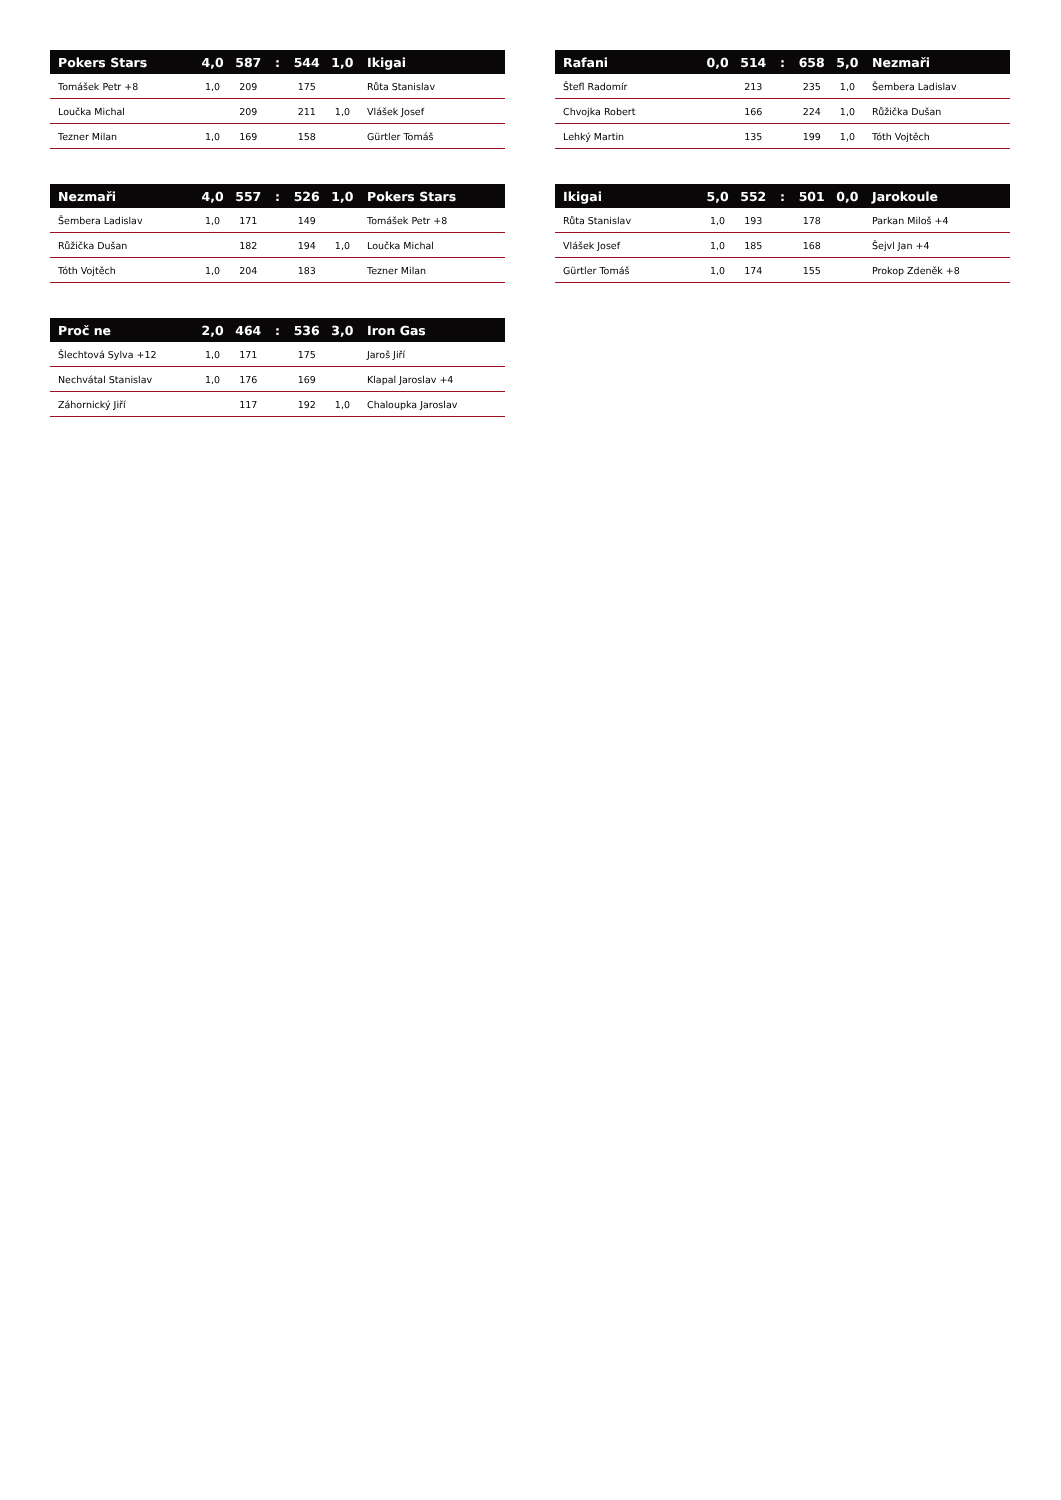| Pokers Stars | 4,0 | 587 | : | 544 | 1,0 | Ikigai |
| --- | --- | --- | --- | --- | --- | --- |
| Tomášek Petr +8 | 1,0 | 209 | | 175 | | Růta Stanislav |
| Loučka Michal | | 209 | | 211 | 1,0 | Vlášek Josef |
| Tezner Milan | 1,0 | 169 | | 158 | | Gürtler Tomáš |
| Rafani | 0,0 | 514 | : | 658 | 5,0 | Nezmaři |
| --- | --- | --- | --- | --- | --- | --- |
| Štefl Radomír | | 213 | | 235 | 1,0 | Šembera Ladislav |
| Chvojka Robert | | 166 | | 224 | 1,0 | Růžička Dušan |
| Lehký Martin | | 135 | | 199 | 1,0 | Tóth Vojtěch |
| Nezmaři | 4,0 | 557 | : | 526 | 1,0 | Pokers Stars |
| --- | --- | --- | --- | --- | --- | --- |
| Šembera Ladislav | 1,0 | 171 | | 149 | | Tomášek Petr +8 |
| Růžička Dušan | | 182 | | 194 | 1,0 | Loučka Michal |
| Tóth Vojtěch | 1,0 | 204 | | 183 | | Tezner Milan |
| Ikigai | 5,0 | 552 | : | 501 | 0,0 | Jarokoule |
| --- | --- | --- | --- | --- | --- | --- |
| Růta Stanislav | 1,0 | 193 | | 178 | | Parkan Miloš +4 |
| Vlášek Josef | 1,0 | 185 | | 168 | | Šejvl Jan +4 |
| Gürtler Tomáš | 1,0 | 174 | | 155 | | Prokop Zdeněk +8 |
| Proč ne | 2,0 | 464 | : | 536 | 3,0 | Iron Gas |
| --- | --- | --- | --- | --- | --- | --- |
| Šlechtová Sylva +12 | 1,0 | 171 | | 175 | | Jaroš Jiří |
| Nechvátal Stanislav | 1,0 | 176 | | 169 | | Klapal Jaroslav +4 |
| Záhornický Jiří | | 117 | | 192 | 1,0 | Chaloupka Jaroslav |